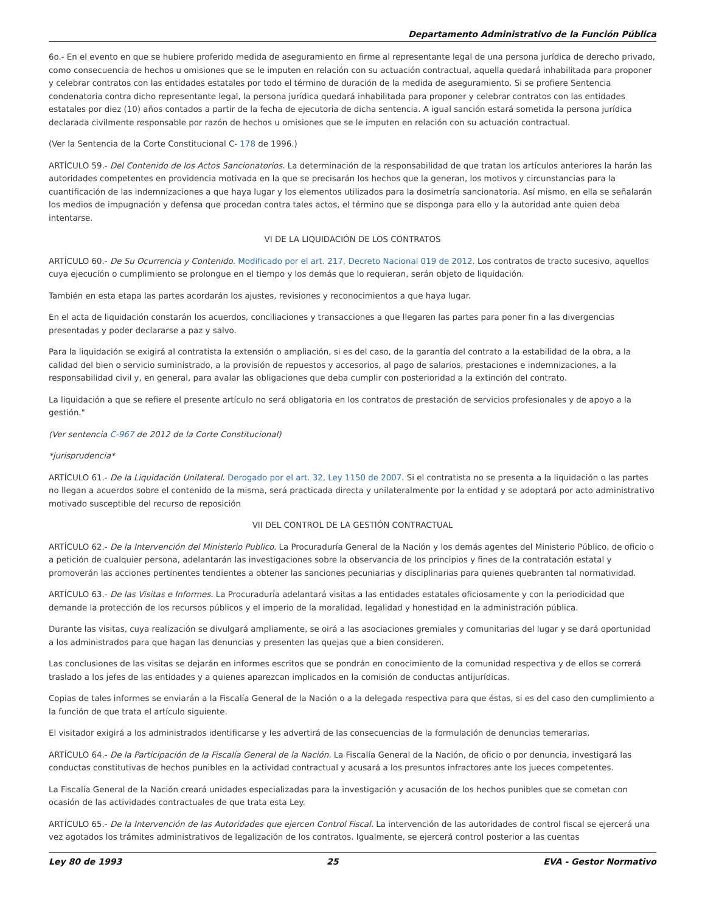Departamento Administrativo de la Función Pública
6o.- En el evento en que se hubiere proferido medida de aseguramiento en firme al representante legal de una persona jurídica de derecho privado, como consecuencia de hechos u omisiones que se le imputen en relación con su actuación contractual, aquella quedará inhabilitada para proponer y celebrar contratos con las entidades estatales por todo el término de duración de la medida de aseguramiento. Si se profiere Sentencia condenatoria contra dicho representante legal, la persona jurídica quedará inhabilitada para proponer y celebrar contratos con las entidades estatales por diez (10) años contados a partir de la fecha de ejecutoria de dicha sentencia. A igual sanción estará sometida la persona jurídica declarada civilmente responsable por razón de hechos u omisiones que se le imputen en relación con su actuación contractual.
(Ver la Sentencia de la Corte Constitucional C- 178 de 1996.)
ARTÍCULO 59.- Del Contenido de los Actos Sancionatorios. La determinación de la responsabilidad de que tratan los artículos anteriores la harán las autoridades competentes en providencia motivada en la que se precisarán los hechos que la generan, los motivos y circunstancias para la cuantificación de las indemnizaciones a que haya lugar y los elementos utilizados para la dosimetría sancionatoria. Así mismo, en ella se señalarán los medios de impugnación y defensa que procedan contra tales actos, el término que se disponga para ello y la autoridad ante quien deba intentarse.
VI DE LA LIQUIDACIÓN DE LOS CONTRATOS
ARTÍCULO 60.- De Su Ocurrencia y Contenido. Modificado por el art. 217, Decreto Nacional 019 de 2012. Los contratos de tracto sucesivo, aquellos cuya ejecución o cumplimiento se prolongue en el tiempo y los demás que lo requieran, serán objeto de liquidación.
También en esta etapa las partes acordarán los ajustes, revisiones y reconocimientos a que haya lugar.
En el acta de liquidación constarán los acuerdos, conciliaciones y transacciones a que llegaren las partes para poner fin a las divergencias presentadas y poder declararse a paz y salvo.
Para la liquidación se exigirá al contratista la extensión o ampliación, si es del caso, de la garantía del contrato a la estabilidad de la obra, a la calidad del bien o servicio suministrado, a la provisión de repuestos y accesorios, al pago de salarios, prestaciones e indemnizaciones, a la responsabilidad civil y, en general, para avalar las obligaciones que deba cumplir con posterioridad a la extinción del contrato.
La liquidación a que se refiere el presente artículo no será obligatoria en los contratos de prestación de servicios profesionales y de apoyo a la gestión."
(Ver sentencia C-967 de 2012 de la Corte Constitucional)
*jurisprudencia*
ARTÍCULO 61.- De la Liquidación Unilateral. Derogado por el art. 32, Ley 1150 de 2007. Si el contratista no se presenta a la liquidación o las partes no llegan a acuerdos sobre el contenido de la misma, será practicada directa y unilateralmente por la entidad y se adoptará por acto administrativo motivado susceptible del recurso de reposición
VII DEL CONTROL DE LA GESTIÓN CONTRACTUAL
ARTÍCULO 62.- De la Intervención del Ministerio Publico. La Procuraduría General de la Nación y los demás agentes del Ministerio Público, de oficio o a petición de cualquier persona, adelantarán las investigaciones sobre la observancia de los principios y fines de la contratación estatal y promoverán las acciones pertinentes tendientes a obtener las sanciones pecuniarias y disciplinarias para quienes quebranten tal normatividad.
ARTÍCULO 63.- De las Visitas e Informes. La Procuraduría adelantará visitas a las entidades estatales oficiosamente y con la periodicidad que demande la protección de los recursos públicos y el imperio de la moralidad, legalidad y honestidad en la administración pública.
Durante las visitas, cuya realización se divulgará ampliamente, se oirá a las asociaciones gremiales y comunitarias del lugar y se dará oportunidad a los administrados para que hagan las denuncias y presenten las quejas que a bien consideren.
Las conclusiones de las visitas se dejarán en informes escritos que se pondrán en conocimiento de la comunidad respectiva y de ellos se correrá traslado a los jefes de las entidades y a quienes aparezcan implicados en la comisión de conductas antijurídicas.
Copias de tales informes se enviarán a la Fiscalía General de la Nación o a la delegada respectiva para que éstas, si es del caso den cumplimiento a la función de que trata el artículo siguiente.
El visitador exigirá a los administrados identificarse y les advertirá de las consecuencias de la formulación de denuncias temerarias.
ARTÍCULO 64.- De la Participación de la Fiscalía General de la Nación. La Fiscalía General de la Nación, de oficio o por denuncia, investigará las conductas constitutivas de hechos punibles en la actividad contractual y acusará a los presuntos infractores ante los jueces competentes.
La Fiscalía General de la Nación creará unidades especializadas para la investigación y acusación de los hechos punibles que se cometan con ocasión de las actividades contractuales de que trata esta Ley.
ARTÍCULO 65.- De la Intervención de las Autoridades que ejercen Control Fiscal. La intervención de las autoridades de control fiscal se ejercerá una vez agotados los trámites administrativos de legalización de los contratos. Igualmente, se ejercerá control posterior a las cuentas
Ley 80 de 1993 25 EVA - Gestor Normativo